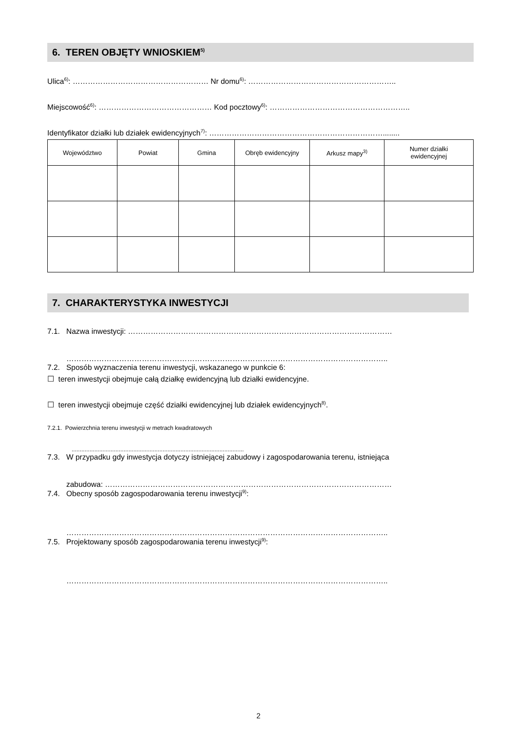6. TEREN OBJĘTY WNIOSKIEM<sup>5)</sup>
Ulica<sup>6)</sup>: ……………………………………………… Nr domu<sup>6)</sup>: …………………………………………………..
Miejscowość<sup>6)</sup>: ……………………………………… Kod pocztowy<sup>6)</sup>: ………………………………………………..
Identyfikator działki lub działek ewidencyjnych<sup>7)</sup>: ……………………………………………………………........
| Województwo | Powiat | Gmina | Obręb ewidencyjny | Arkusz mapy<sup>3)</sup> | Numer działki ewidencyjnej |
| --- | --- | --- | --- | --- | --- |
7. CHARAKTERYSTYKA INWESTYCJI
7.1. Nazwa inwestycji: ……………………………………………………………………………………………
………………………………………………………………………………………………………………..
7.2. Sposób wyznaczenia terenu inwestycji, wskazanego w punkcie 6:
☐ teren inwestycji obejmuje całą działkę ewidencyjną lub działki ewidencyjne.
☐ teren inwestycji obejmuje część działki ewidencyjnej lub działek ewidencyjnych<sup>8)</sup>.
7.2.1. Powierzchnia terenu inwestycji w metrach kwadratowych
..........................................................................................................
7.3. W przypadku gdy inwestycja dotyczy istniejącej zabudowy i zagospodarowania terenu, istniejąca
zabudowa: ……………………………………………………………………………………………………
7.4. Obecny sposób zagospodarowania terenu inwestycji<sup>9)</sup>:
………………………………………………………………………………………………………………..
7.5. Projektowany sposób zagospodarowania terenu inwestycji<sup>9)</sup>:
………………………………………………………………………………………………………………..
2